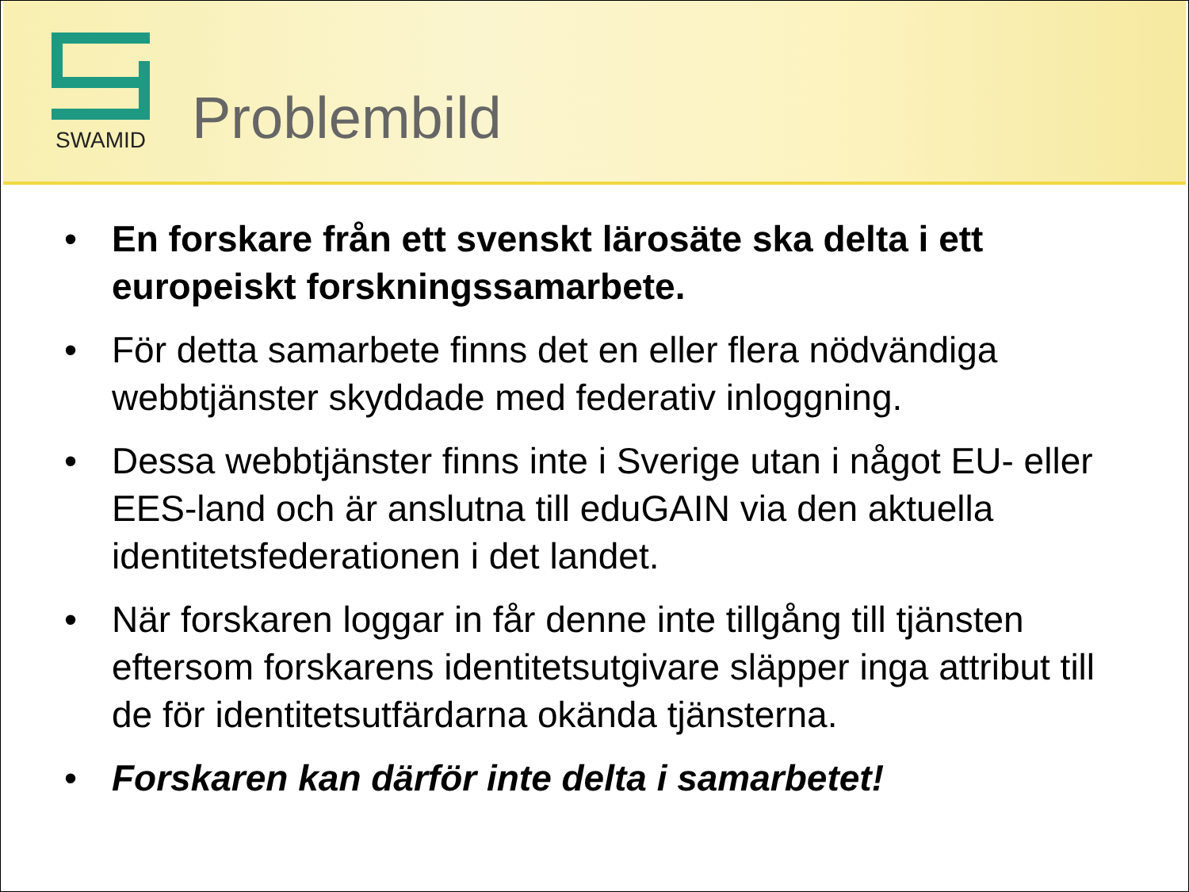SWAMID
Problembild
• En forskare från ett svenskt lärosäte ska delta i ett europeiskt forskningssamarbete.
• För detta samarbete finns det en eller flera nödvändiga webbtjänster skyddade med federativ inloggning.
• Dessa webbtjänster finns inte i Sverige utan i något EU- eller EES-land och är anslutna till eduGAIN via den aktuella identitetsfederationen i det landet.
• När forskaren loggar in får denne inte tillgång till tjänsten eftersom forskarens identitetsutgivare släpper inga attribut till de för identitetsutfärdarna okända tjänsterna.
• Forskaren kan därför inte delta i samarbetet!